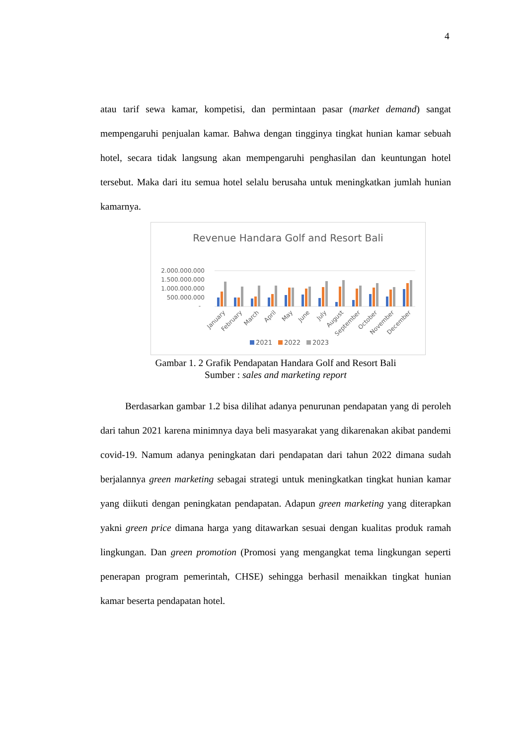4
atau tarif sewa kamar, kompetisi, dan permintaan pasar (market demand) sangat mempengaruhi penjualan kamar. Bahwa dengan tingginya tingkat hunian kamar sebuah hotel, secara tidak langsung akan mempengaruhi penghasilan dan keuntungan hotel tersebut. Maka dari itu semua hotel selalu berusaha untuk meningkatkan jumlah hunian kamarnya.
Revenue Handara Golf and Resort Bali
2.000.000.000
1.500.000.000
1.000.000.000
500.000.000
-
January
February
March
April
May
June
July
August
September
October
November
December
2021
2022
2023
Gambar 1. 2 Grafik Pendapatan Handara Golf and Resort Bali
Sumber : sales and marketing report
Berdasarkan gambar 1.2 bisa dilihat adanya penurunan pendapatan yang di peroleh dari tahun 2021 karena minimnya daya beli masyarakat yang dikarenakan akibat pandemi covid-19. Namum adanya peningkatan dari pendapatan dari tahun 2022 dimana sudah berjalannya green marketing sebagai strategi untuk meningkatkan tingkat hunian kamar yang diikuti dengan peningkatan pendapatan. Adapun green marketing yang diterapkan yakni green price dimana harga yang ditawarkan sesuai dengan kualitas produk ramah lingkungan. Dan green promotion (Promosi yang mengangkat tema lingkungan seperti penerapan program pemerintah, CHSE) sehingga berhasil menaikkan tingkat hunian kamar beserta pendapatan hotel.